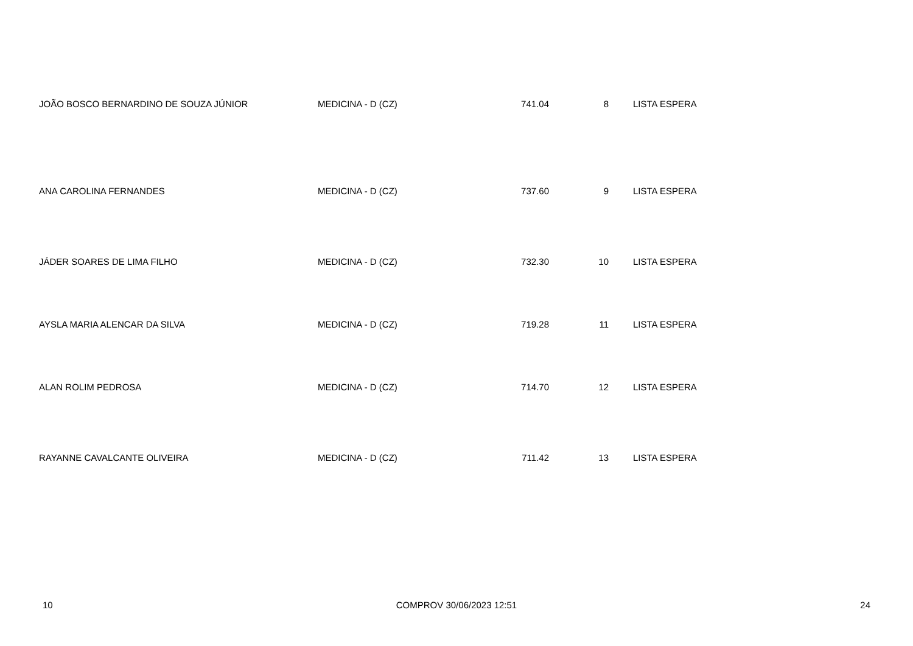| JOÃO BOSCO BERNARDINO DE SOUZA JÚNIOR | MEDICINA - D (CZ) | 741.04 | 8 | LISTA ESPERA |
| ANA CAROLINA FERNANDES | MEDICINA - D (CZ) | 737.60 | 9 | LISTA ESPERA |
| JÁDER SOARES DE LIMA FILHO | MEDICINA - D (CZ) | 732.30 | 10 | LISTA ESPERA |
| AYSLA MARIA ALENCAR DA SILVA | MEDICINA - D (CZ) | 719.28 | 11 | LISTA ESPERA |
| ALAN ROLIM PEDROSA | MEDICINA - D (CZ) | 714.70 | 12 | LISTA ESPERA |
| RAYANNE CAVALCANTE OLIVEIRA | MEDICINA - D (CZ) | 711.42 | 13 | LISTA ESPERA |
10 COMPROV 30/06/2023 12:51 24